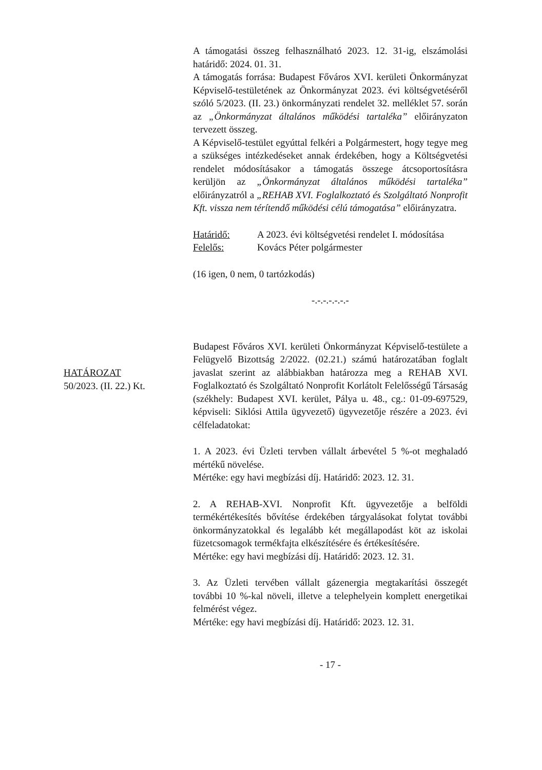A támogatási összeg felhasználható 2023. 12. 31-ig, elszámolási határidő: 2024. 01. 31.
A támogatás forrása: Budapest Főváros XVI. kerületi Önkormányzat Képviselő-testületének az Önkormányzat 2023. évi költségvetéséről szóló 5/2023. (II. 23.) önkormányzati rendelet 32. melléklet 57. során az „Önkormányzat általános működési tartaléka” előirányzaton tervezett összeg.
A Képviselő-testület egyúttal felkéri a Polgármestert, hogy tegye meg a szükséges intézkedéseket annak érdekében, hogy a Költségvetési rendelet módosításakor a támogatás összege átcsoportosításra kerüljön az „Önkormányzat általános működési tartaléka” előirányzatról a „REHAB XVI. Foglalkoztató és Szolgáltató Nonprofit Kft. vissza nem térítendő működési célú támogatása” előirányzatra.
Határidő: A 2023. évi költségvetési rendelet I. módosítása
Felelős: Kovács Péter polgármester
(16 igen, 0 nem, 0 tartózkodás)
-.-.-.-.-.-.-
Budapest Főváros XVI. kerületi Önkormányzat Képviselő-testülete a Felügyelő Bizottság 2/2022. (02.21.) számú határozatában foglalt javaslat szerint az alábbiakban határozza meg a REHAB XVI. Foglalkoztató és Szolgáltató Nonprofit Korlátolt Felelősségű Társaság (székhely: Budapest XVI. kerület, Pálya u. 48., cg.: 01-09-697529, képviseli: Siklósi Attila ügyvezető) ügyvezetője részére a 2023. évi célfeladatokat:
1. A 2023. évi Üzleti tervben vállalt árbevétel 5 %-ot meghaladó mértékű növelése.
Mértéke: egy havi megbízási díj. Határidő: 2023. 12. 31.
2. A REHAB-XVI. Nonprofit Kft. ügyvezetője a belföldi termékértékesítés bővítése érdekében tárgyalásokat folytat további önkormányzatokkal és legalább két megállapodást köt az iskolai füzetcsomagok termékfajta elkészítésére és értékesítésére.
Mértéke: egy havi megbízási díj. Határidő: 2023. 12. 31.
3. Az Üzleti tervében vállalt gázenergia megtakarítási összegét további 10 %-kal növeli, illetve a telephelyein komplett energetikai felmérést végez.
Mértéke: egy havi megbízási díj. Határidő: 2023. 12. 31.
- 17 -
HATÁROZAT
50/2023. (II. 22.) Kt.